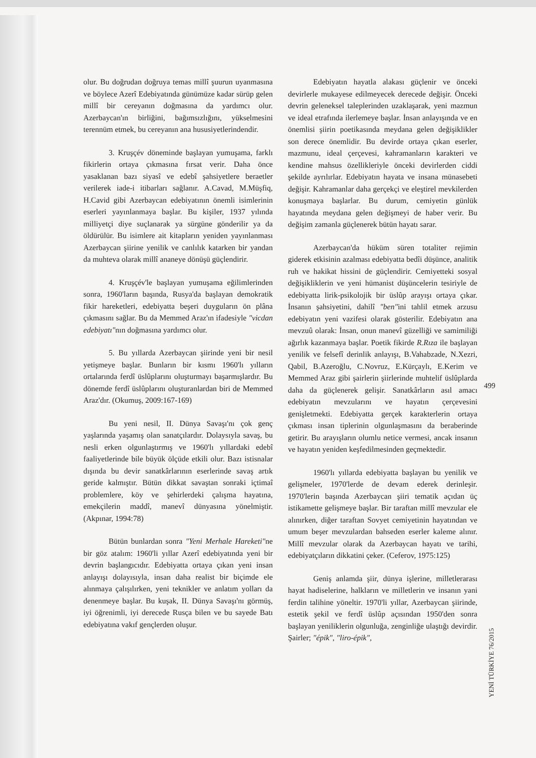olur. Bu doğrudan doğruya temas millî şuurun uyanmasına ve böylece Azerî Edebiyatında günümüze kadar sürüp gelen millî bir cereyanın doğmasına da yardımcı olur. Azerbaycan'ın birliğini, bağımsızlığını, yükselmesini terennüm etmek, bu cereyanın ana hususiyetlerindendir.
3. Kruşçév döneminde başlayan yumuşama, farklı fikirlerin ortaya çıkmasına fırsat verir. Daha önce yasaklanan bazı siyasî ve edebî şahsiyetlere beraetler verilerek iade-i itibarları sağlanır. A.Cavad, M.Müşfiq, H.Cavid gibi Azerbaycan edebiyatının önemli isimlerinin eserleri yayınlanmaya başlar. Bu kişiler, 1937 yılında milliyetçi diye suçlanarak ya sürgüne gönderilir ya da öldürülür. Bu isimlere ait kitapların yeniden yayınlanması Azerbaycan şiirine yenilik ve canlılık katarken bir yandan da muhteva olarak millî ananeye dönüşü güçlendirir.
4. Kruşçév'le başlayan yumuşama eğilimlerinden sonra, 1960'ların başında, Rusya'da başlayan demokratik fikir hareketleri, edebiyatta beşeri duyguların ön plâna çıkmasını sağlar. Bu da Memmed Araz'ın ifadesiyle "vicdan edebiyatı"nın doğmasına yardımcı olur.
5. Bu yıllarda Azerbaycan şiirinde yeni bir nesil yetişmeye başlar. Bunların bir kısmı 1960'lı yılların ortalarında ferdî üslûplarını oluşturmayı başarmışlardır. Bu dönemde ferdî üslûplarını oluşturanlardan biri de Memmed Araz'dır. (Okumuş, 2009:167-169)
Bu yeni nesil, II. Dünya Savaşı'nı çok genç yaşlarında yaşamış olan sanatçılardır. Dolaysıyla savaş, bu nesli erken olgunlaştırmış ve 1960'lı yıllardaki edebî faaliyetlerinde bile büyük ölçüde etkili olur. Bazı istisnalar dışında bu devir sanatkârlarının eserlerinde savaş artık geride kalmıştır. Bütün dikkat savaştan sonraki içtimaî problemlere, köy ve şehirlerdeki çalışma hayatına, emekçilerin maddî, manevî dünyasına yönelmiştir. (Akpınar, 1994:78)
Bütün bunlardan sonra "Yeni Merhale Hareketi"ne bir göz atalım: 1960'li yıllar Azerî edebiyatında yeni bir devrin başlangıcıdır. Edebiyatta ortaya çıkan yeni insan anlayışı dolayısıyla, insan daha realist bir biçimde ele alınmaya çalışılırken, yeni teknikler ve anlatım yolları da denenmeye başlar. Bu kuşak, II. Dünya Savaşı'nı görmüş, iyi öğrenimli, iyi derecede Rusça bilen ve bu sayede Batı edebiyatına vakıf gençlerden oluşur.
Edebiyatın hayatla alakası güçlenir ve önceki devirlerle mukayese edilmeyecek derecede değişir. Önceki devrin geleneksel taleplerinden uzaklaşarak, yeni mazmun ve ideal etrafında ilerlemeye başlar. İnsan anlayışında ve en önemlisi şiirin poetikasında meydana gelen değişiklikler son derece önemlidir. Bu devirde ortaya çıkan eserler, mazmunu, ideal çerçevesi, kahramanların karakteri ve kendine mahsus özellikleriyle önceki devirlerden ciddi şekilde ayrılırlar. Edebiyatın hayata ve insana münasebeti değişir. Kahramanlar daha gerçekçi ve eleştirel mevkilerden konuşmaya başlarlar. Bu durum, cemiyetin günlük hayatında meydana gelen değişmeyi de haber verir. Bu değişim zamanla güçlenerek bütün hayatı sarar.
Azerbaycan'da hüküm süren totaliter rejimin giderek etkisinin azalması edebiyatta bedîi düşünce, analitik ruh ve hakikat hissini de güçlendirir. Cemiyetteki sosyal değişikliklerin ve yeni hümanist düşüncelerin tesiriyle de edebiyatta lirik-psikolojik bir üslûp arayışı ortaya çıkar. İnsanın şahsiyetini, dahilî "ben"ini tahlil etmek arzusu edebiyatın yeni vazifesi olarak gösterilir. Edebiyatın ana mevzuû olarak: İnsan, onun manevî güzelliği ve samimiliği ağırlık kazanmaya başlar. Poetik fikirde R.Rıza ile başlayan yenilik ve felsefî derinlik anlayışı, B.Vahabzade, N.Xezri, Qabil, B.Azeroğlu, C.Novruz, E.Kürçaylı, E.Kerim ve Memmed Araz gibi şairlerin şiirlerinde muhtelif üslûplarda daha da güçlenerek gelişir. Sanatkârların asıl amacı edebiyatın mevzularını ve hayatın çerçevesini genişletmekti. Edebiyatta gerçek karakterlerin ortaya çıkması insan tiplerinin olgunlaşmasını da beraberinde getirir. Bu arayışların olumlu netice vermesi, ancak insanın ve hayatın yeniden keşfedilmesinden geçmektedir.
1960'lı yıllarda edebiyatta başlayan bu yenilik ve gelişmeler, 1970'lerde de devam ederek derinleşir. 1970'lerin başında Azerbaycan şiiri tematik açıdan üç istikamette gelişmeye başlar. Bir taraftan millî mevzular ele alınırken, diğer taraftan Sovyet cemiyetinin hayatından ve umum beşer mevzulardan bahseden eserler kaleme alınır. Millî mevzular olarak da Azerbaycan hayatı ve tarihi, edebiyatçıların dikkatini çeker. (Ceferov, 1975:125)
Geniş anlamda şiir, dünya işlerine, milletlerarası hayat hadiselerine, halkların ve milletlerin ve insanın yani ferdin talihine yöneltir. 1970'li yıllar, Azerbaycan şiirinde, estetik şekil ve ferdî üslûp açısından 1950'den sonra başlayan yeniliklerin olgunluğa, zenginliğe ulaştığı devirdir. Şairler; "épik", "liro-épik",
499
YENİ TÜRKİYE 76/2015